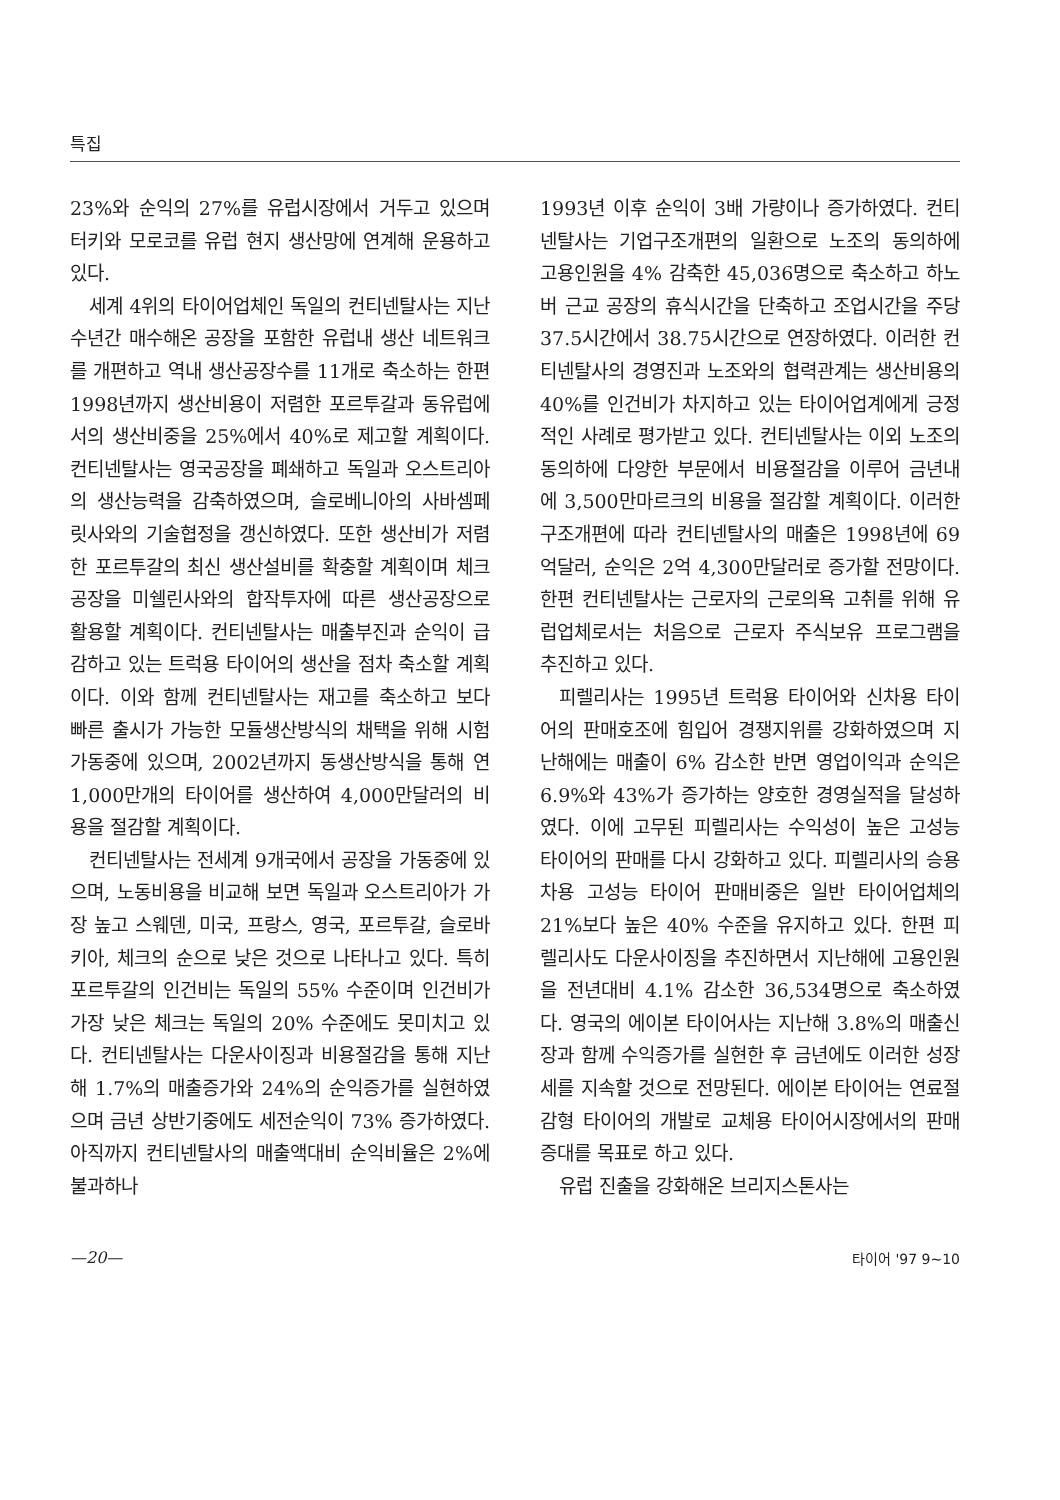특집
23%와 순익의 27%를 유럽시장에서 거두고 있으며 터키와 모로코를 유럽 현지 생산망에 연계해 운용하고 있다.
세계 4위의 타이어업체인 독일의 컨티넨탈사는 지난 수년간 매수해온 공장을 포함한 유럽내 생산 네트워크를 개편하고 역내 생산공장수를 11개로 축소하는 한편 1998년까지 생산비용이 저렴한 포르투갈과 동유럽에서의 생산비중을 25%에서 40%로 제고할 계획이다. 컨티넨탈사는 영국공장을 폐쇄하고 독일과 오스트리아의 생산능력을 감축하였으며, 슬로베니아의 사바셈페릿사와의 기술협정을 갱신하였다. 또한 생산비가 저렴한 포르투갈의 최신 생산설비를 확충할 계획이며 체크 공장을 미쉘린사와의 합작투자에 따른 생산공장으로 활용할 계획이다. 컨티넨탈사는 매출부진과 순익이 급감하고 있는 트럭용 타이어의 생산을 점차 축소할 계획이다. 이와 함께 컨티넨탈사는 재고를 축소하고 보다 빠른 출시가 가능한 모듈생산방식의 채택을 위해 시험가동중에 있으며, 2002년까지 동생산방식을 통해 연 1,000만개의 타이어를 생산하여 4,000만달러의 비용을 절감할 계획이다.
컨티넨탈사는 전세계 9개국에서 공장을 가동중에 있으며, 노동비용을 비교해 보면 독일과 오스트리아가 가장 높고 스웨덴, 미국, 프랑스, 영국, 포르투갈, 슬로바키아, 체크의 순으로 낮은 것으로 나타나고 있다. 특히 포르투갈의 인건비는 독일의 55% 수준이며 인건비가 가장 낮은 체크는 독일의 20% 수준에도 못미치고 있다. 컨티넨탈사는 다운사이징과 비용절감을 통해 지난해 1.7%의 매출증가와 24%의 순익증가를 실현하였으며 금년 상반기중에도 세전순익이 73% 증가하였다. 아직까지 컨티넨탈사의 매출액대비 순익비율은 2%에 불과하나
1993년 이후 순익이 3배 가량이나 증가하였다. 컨티넨탈사는 기업구조개편의 일환으로 노조의 동의하에 고용인원을 4% 감축한 45,036명으로 축소하고 하노버 근교 공장의 휴식시간을 단축하고 조업시간을 주당 37.5시간에서 38.75시간으로 연장하였다. 이러한 컨티넨탈사의 경영진과 노조와의 협력관계는 생산비용의 40%를 인건비가 차지하고 있는 타이어업계에게 긍정적인 사례로 평가받고 있다. 컨티넨탈사는 이외 노조의 동의하에 다양한 부문에서 비용절감을 이루어 금년내에 3,500만마르크의 비용을 절감할 계획이다. 이러한 구조개편에 따라 컨티넨탈사의 매출은 1998년에 69억달러, 순익은 2억 4,300만달러로 증가할 전망이다. 한편 컨티넨탈사는 근로자의 근로의욕 고취를 위해 유럽업체로서는 처음으로 근로자 주식보유 프로그램을 추진하고 있다.
피렐리사는 1995년 트럭용 타이어와 신차용 타이어의 판매호조에 힘입어 경쟁지위를 강화하였으며 지난해에는 매출이 6% 감소한 반면 영업이익과 순익은 6.9%와 43%가 증가하는 양호한 경영실적을 달성하였다. 이에 고무된 피렐리사는 수익성이 높은 고성능 타이어의 판매를 다시 강화하고 있다. 피렐리사의 승용차용 고성능 타이어 판매비중은 일반 타이어업체의 21%보다 높은 40% 수준을 유지하고 있다. 한편 피렐리사도 다운사이징을 추진하면서 지난해에 고용인원을 전년대비 4.1% 감소한 36,534명으로 축소하였다. 영국의 에이본 타이어사는 지난해 3.8%의 매출신장과 함께 수익증가를 실현한 후 금년에도 이러한 성장세를 지속할 것으로 전망된다. 에이본 타이어는 연료절감형 타이어의 개발로 교체용 타이어시장에서의 판매증대를 목표로 하고 있다.
유럽 진출을 강화해온 브리지스톤사는
—20— 타이어 '97 9~10